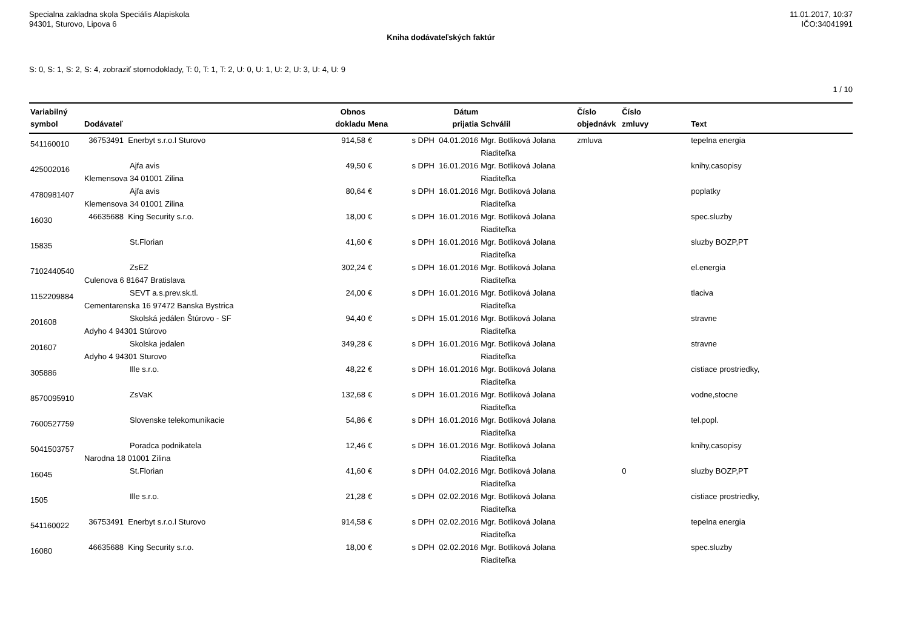Specialna zakladna skola Speciális Alapiskola
94301, Sturovo, Lipova 6
11.01.2017, 10:37
IČO:34041991
Kniha dodávateľských faktúr
S: 0, S: 1, S: 2, S: 4, zobraziť stornodoklady, T: 0, T: 1, T: 2, U: 0, U: 1, U: 2, U: 3, U: 4, U: 9
1 / 10
| Variabilný symbol | Dodávateľ | Obnos dokladu | Mena | Dátum prijatia | Schválil | Číslo objednávk | Číslo zmluvy | Text |
| --- | --- | --- | --- | --- | --- | --- | --- | --- |
| 541160010 | 36753491 Enerbyt s.r.o.l Sturovo | 914,58 | € | s DPH 04.01.2016 | Mgr. Botliková Jolana Riaditeľka | zmluva | | tepelna energia |
| 425002016 | Ajfa avis Klemensova 34 01001 Zilina | 49,50 | € | s DPH 16.01.2016 | Mgr. Botliková Jolana Riaditeľka | | | knihy,casopisy |
| 4780981407 | Ajfa avis Klemensova 34 01001 Zilina | 80,64 | € | s DPH 16.01.2016 | Mgr. Botliková Jolana Riaditeľka | | | poplatky |
| 16030 | 46635688 King Security s.r.o. | 18,00 | € | s DPH 16.01.2016 | Mgr. Botliková Jolana Riaditeľka | | | spec.sluzby |
| 15835 | St.Florian | 41,60 | € | s DPH 16.01.2016 | Mgr. Botliková Jolana Riaditeľka | | | sluzby BOZP,PT |
| 7102440540 | ZsEZ Culenova 6 81647 Bratislava | 302,24 | € | s DPH 16.01.2016 | Mgr. Botliková Jolana Riaditeľka | | | el.energia |
| 1152209884 | SEVT a.s.prev.sk.tl. Cementarenska 16 97472 Banska Bystrica | 24,00 | € | s DPH 16.01.2016 | Mgr. Botliková Jolana Riaditeľka | | | tlaciva |
| 201608 | Skolská jedálen Štúrovo - SF Adyho 4 94301 Stúrovo | 94,40 | € | s DPH 15.01.2016 | Mgr. Botliková Jolana Riaditeľka | | | stravne |
| 201607 | Skolska jedalen Adyho 4 94301 Sturovo | 349,28 | € | s DPH 16.01.2016 | Mgr. Botliková Jolana Riaditeľka | | | stravne |
| 305886 | Ille s.r.o. | 48,22 | € | s DPH 16.01.2016 | Mgr. Botliková Jolana Riaditeľka | | | cistiace prostriedky, |
| 8570095910 | ZsVaK | 132,68 | € | s DPH 16.01.2016 | Mgr. Botliková Jolana Riaditeľka | | | vodne,stocne |
| 7600527759 | Slovenske telekomunikacie | 54,86 | € | s DPH 16.01.2016 | Mgr. Botliková Jolana Riaditeľka | | | tel.popl. |
| 5041503757 | Poradca podnikatela Narodna 18 01001 Zilina | 12,46 | € | s DPH 16.01.2016 | Mgr. Botliková Jolana Riaditeľka | | | knihy,casopisy |
| 16045 | St.Florian | 41,60 | € | s DPH 04.02.2016 | Mgr. Botliková Jolana Riaditeľka | | 0 | sluzby BOZP,PT |
| 1505 | Ille s.r.o. | 21,28 | € | s DPH 02.02.2016 | Mgr. Botliková Jolana Riaditeľka | | | cistiace prostriedky, |
| 541160022 | 36753491 Enerbyt s.r.o.l Sturovo | 914,58 | € | s DPH 02.02.2016 | Mgr. Botliková Jolana Riaditeľka | | | tepelna energia |
| 16080 | 46635688 King Security s.r.o. | 18,00 | € | s DPH 02.02.2016 | Mgr. Botliková Jolana Riaditeľka | | | spec.sluzby |